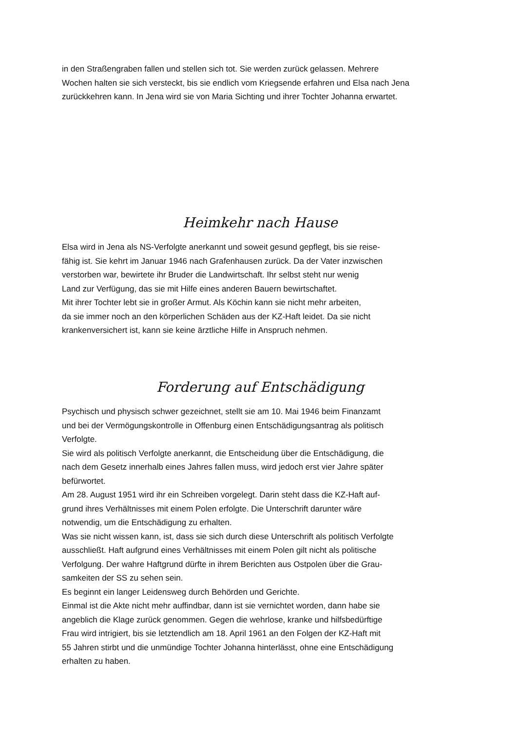in den Straßengraben fallen und stellen sich tot. Sie werden zurück gelassen. Mehrere
Wochen halten sie sich versteckt, bis sie endlich vom Kriegsende erfahren und Elsa nach Jena
zurückkehren kann. In Jena wird sie von Maria Sichting und ihrer Tochter Johanna erwartet.
Heimkehr nach Hause
Elsa wird in Jena als NS-Verfolgte anerkannt und soweit gesund gepflegt, bis sie reise-
fähig ist. Sie kehrt im Januar 1946 nach Grafenhausen zurück. Da der Vater inzwischen
verstorben war, bewirtete ihr Bruder die Landwirtschaft. Ihr selbst steht nur wenig
Land zur Verfügung, das sie mit Hilfe eines anderen Bauern bewirtschaftet.
Mit ihrer Tochter lebt sie in großer Armut. Als Köchin kann sie nicht mehr arbeiten,
da sie immer noch an den körperlichen Schäden aus der KZ-Haft leidet. Da sie nicht
krankenversichert ist, kann sie keine ärztliche Hilfe in Anspruch nehmen.
Forderung auf Entschädigung
Psychisch und physisch schwer gezeichnet, stellt sie am 10. Mai 1946 beim Finanzamt
und bei der Vermögungskontrolle in Offenburg einen Entschädigungsantrag als politisch
Verfolgte.
Sie wird als politisch Verfolgte anerkannt, die Entscheidung über die Entschädigung, die
nach dem Gesetz innerhalb eines Jahres fallen muss, wird jedoch erst vier Jahre später
befürwortet.
Am 28. August 1951 wird ihr ein Schreiben vorgelegt. Darin steht dass die KZ-Haft auf-
grund ihres Verhältnisses mit einem Polen erfolgte. Die Unterschrift darunter wäre
notwendig, um die Entschädigung zu erhalten.
Was sie nicht wissen kann, ist, dass sie sich durch diese Unterschrift als politisch Verfolgte
ausschließt. Haft aufgrund eines Verhältnisses mit einem Polen gilt nicht als politische
Verfolgung. Der wahre Haftgrund dürfte in ihrem Berichten aus Ostpolen über die Grau-
samkeiten der SS zu sehen sein.
Es beginnt ein langer Leidensweg durch Behörden und Gerichte.
Einmal ist die Akte nicht mehr auffindbar, dann ist sie vernichtet worden, dann habe sie
angeblich die Klage zurück genommen. Gegen die wehrlose, kranke und hilfsbedürftige
Frau wird intrigiert, bis sie letztendlich am 18. April 1961 an den Folgen der KZ-Haft mit
55 Jahren stirbt und die unmündige Tochter Johanna hinterlässt, ohne eine Entschädigung
erhalten zu haben.